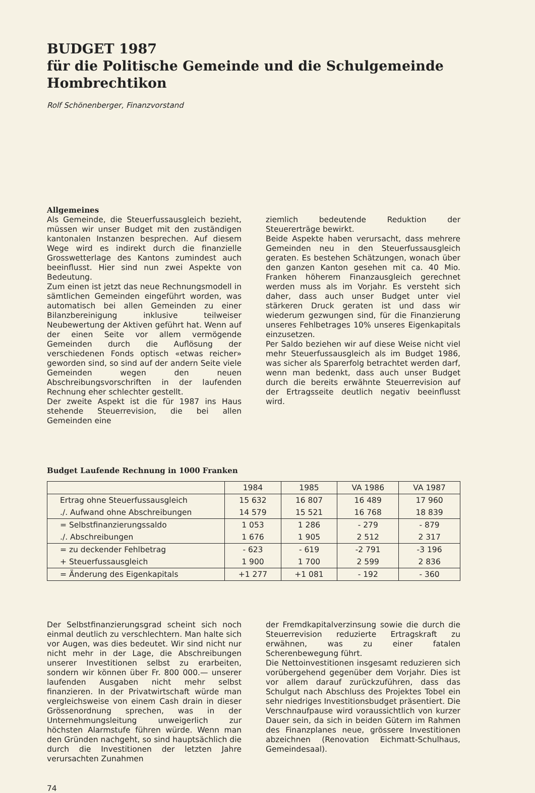BUDGET 1987
für die Politische Gemeinde und die Schulgemeinde Hombrechtikon
Rolf Schönenberger, Finanzvorstand
Allgemeines
Als Gemeinde, die Steuerfussausgleich bezieht, müssen wir unser Budget mit den zuständigen kantonalen Instanzen besprechen. Auf diesem Wege wird es indirekt durch die finanzielle Grosswetterlage des Kantons zumindest auch beeinflusst. Hier sind nun zwei Aspekte von Bedeutung.
Zum einen ist jetzt das neue Rechnungsmodell in sämtlichen Gemeinden eingeführt worden, was automatisch bei allen Gemeinden zu einer Bilanzbereinigung inklusive teilweiser Neubewertung der Aktiven geführt hat. Wenn auf der einen Seite vor allem vermögende Gemeinden durch die Auflösung der verschiedenen Fonds optisch «etwas reicher» geworden sind, so sind auf der andern Seite viele Gemeinden wegen den neuen Abschreibungsvorschriften in der laufenden Rechnung eher schlechter gestellt.
Der zweite Aspekt ist die für 1987 ins Haus stehende Steuerrevision, die bei allen Gemeinden eine
ziemlich bedeutende Reduktion der Steuererträge bewirkt.
Beide Aspekte haben verursacht, dass mehrere Gemeinden neu in den Steuerfussausgleich geraten. Es bestehen Schätzungen, wonach über den ganzen Kanton gesehen mit ca. 40 Mio. Franken höherem Finanzausgleich gerechnet werden muss als im Vorjahr. Es versteht sich daher, dass auch unser Budget unter viel stärkeren Druck geraten ist und dass wir wiederum gezwungen sind, für die Finanzierung unseres Fehlbetrages 10% unseres Eigenkapitals einzusetzen.
Per Saldo beziehen wir auf diese Weise nicht viel mehr Steuerfussausgleich als im Budget 1986, was sicher als Sparerfolg betrachtet werden darf, wenn man bedenkt, dass auch unser Budget durch die bereits erwähnte Steuerrevision auf der Ertragsseite deutlich negativ beeinflusst wird.
Budget Laufende Rechnung in 1000 Franken
| | 1984 | 1985 | VA 1986 | VA 1987 |
| --- | --- | --- | --- | --- |
| Ertrag ohne Steuerfussausgleich | 15 632 | 16 807 | 16 489 | 17 960 |
| ./. Aufwand ohne Abschreibungen | 14 579 | 15 521 | 16 768 | 18 839 |
| = Selbstfinanzierungssaldo | 1 053 | 1 286 | - 279 | - 879 |
| ./. Abschreibungen | 1 676 | 1 905 | 2 512 | 2 317 |
| = zu deckender Fehlbetrag | - 623 | - 619 | -2 791 | -3 196 |
| + Steuerfussausgleich | 1 900 | 1 700 | 2 599 | 2 836 |
| = Änderung des Eigenkapitals | +1 277 | +1 081 | - 192 | - 360 |
Der Selbstfinanzierungsgrad scheint sich noch einmal deutlich zu verschlechtern. Man halte sich vor Augen, was dies bedeutet. Wir sind nicht nur nicht mehr in der Lage, die Abschreibungen unserer Investitionen selbst zu erarbeiten, sondern wir können über Fr. 800 000.— unserer laufenden Ausgaben nicht mehr selbst finanzieren. In der Privatwirtschaft würde man vergleichsweise von einem Cash drain in dieser Grössenordnung sprechen, was in der Unternehmungsleitung unweigerlich zur höchsten Alarmstufe führen würde. Wenn man den Gründen nachgeht, so sind hauptsächlich die durch die Investitionen der letzten Jahre verursachten Zunahmen
der Fremdkapitalverzinsung sowie die durch die Steuerrevision reduzierte Ertragskraft zu erwähnen, was zu einer fatalen Scherenbewegung führt.
Die Nettoinvestitionen insgesamt reduzieren sich vorübergehend gegenüber dem Vorjahr. Dies ist vor allem darauf zurückzuführen, dass das Schulgut nach Abschluss des Projektes Tobel ein sehr niedriges Investitionsbudget präsentiert. Die Verschnaufpause wird voraussichtlich von kurzer Dauer sein, da sich in beiden Gütern im Rahmen des Finanzplanes neue, grössere Investitionen abzeichnen (Renovation Eichmatt-Schulhaus, Gemeindesaal).
74